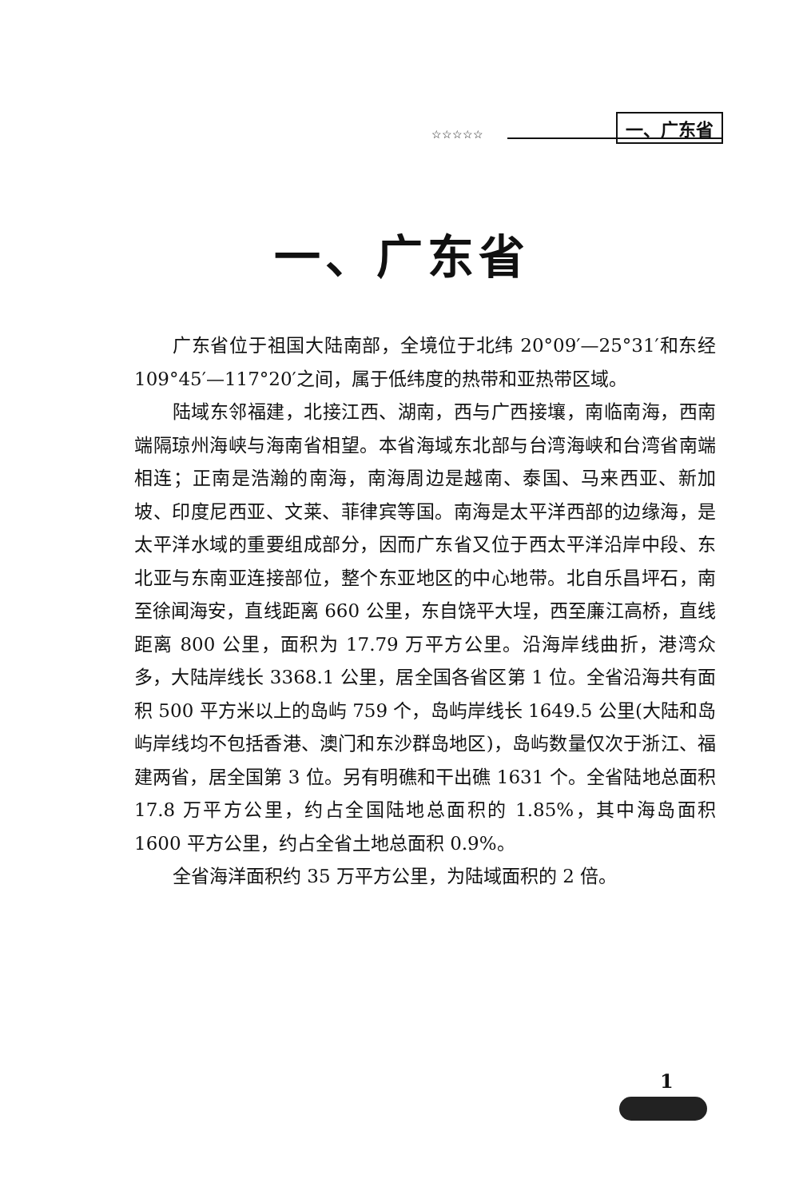☆☆☆☆☆
一、广东省
一、广东省
广东省位于祖国大陆南部，全境位于北纬 20°09′—25°31′和东经 109°45′—117°20′之间，属于低纬度的热带和亚热带区域。
陆域东邻福建，北接江西、湖南，西与广西接壤，南临南海，西南端隔琼州海峡与海南省相望。本省海域东北部与台湾海峡和台湾省南端相连；正南是浩瀚的南海，南海周边是越南、泰国、马来西亚、新加坡、印度尼西亚、文莱、菲律宾等国。南海是太平洋西部的边缘海，是太平洋水域的重要组成部分，因而广东省又位于西太平洋沿岸中段、东北亚与东南亚连接部位，整个东亚地区的中心地带。北自乐昌坪石，南至徐闻海安，直线距离 660 公里，东自饶平大埕，西至廉江高桥，直线距离 800 公里，面积为 17.79 万平方公里。沿海岸线曲折，港湾众多，大陆岸线长 3368.1 公里，居全国各省区第 1 位。全省沿海共有面积 500 平方米以上的岛屿 759 个，岛屿岸线长 1649.5 公里(大陆和岛屿岸线均不包括香港、澳门和东沙群岛地区)，岛屿数量仅次于浙江、福建两省，居全国第 3 位。另有明礁和干出礁 1631 个。全省陆地总面积 17.8 万平方公里，约占全国陆地总面积的 1.85%，其中海岛面积 1600 平方公里，约占全省土地总面积 0.9%。
全省海洋面积约 35 万平方公里，为陆域面积的 2 倍。
1